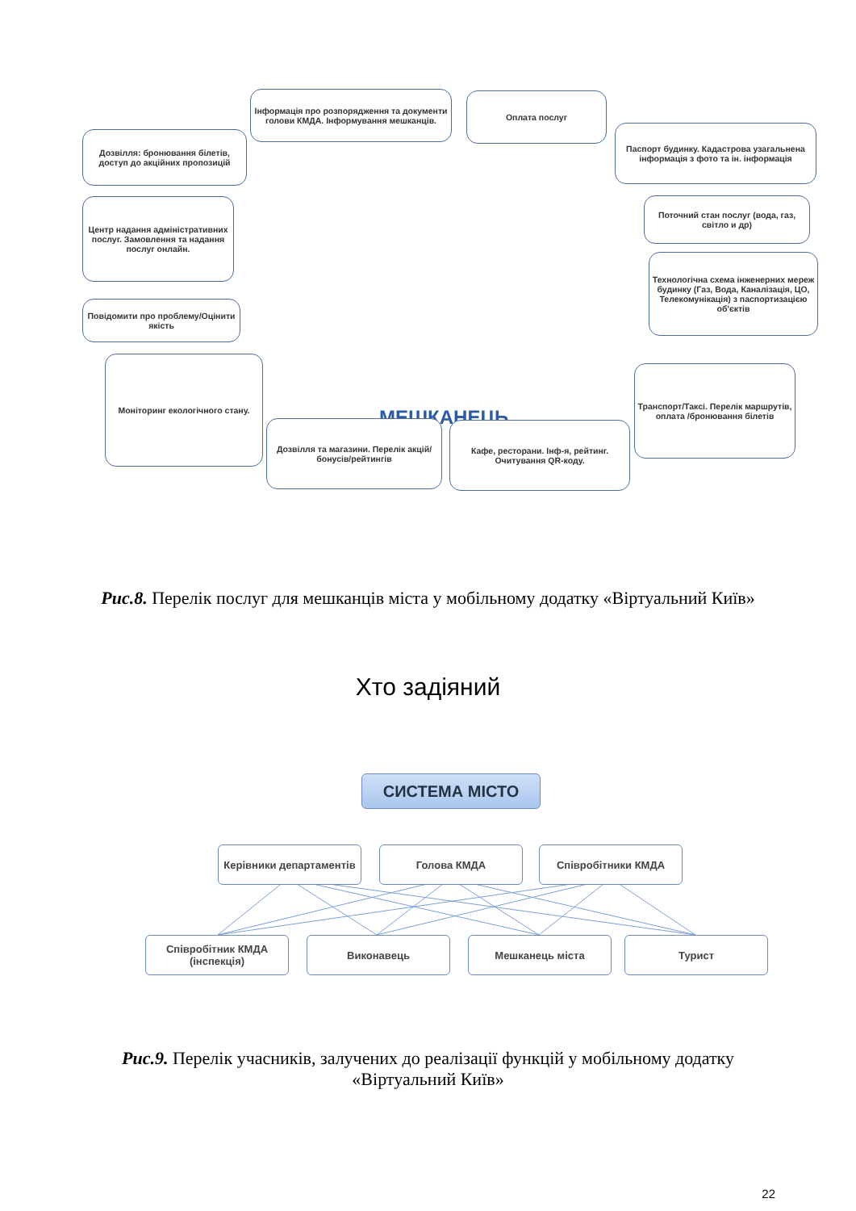Інформація про розпорядження та документи голови КМДА. Інформування мешканців.
Оплата послуг
Дозвілля: бронювання білетів, доступ до акційних пропозицій
Паспорт будинку. Кадастрова узагальнена інформація з фото та ін. інформація
Центр надання адміністративних послуг. Замовлення та надання послуг онлайн.
Поточний стан послуг (вода, газ, світло и др)
Технологічна схема інженерних мереж будинку (Газ, Вода, Каналізація, ЦО, Телекомунікація) з паспортизацією об'єктів
Повідомити про проблему/Оцінити якість
МЕШКАНЕЦЬ
Моніторинг екологічного стану.
Транспорт/Таксі. Перелік маршрутів, оплата /бронювання білетів
Дозвілля та магазини. Перелік акцій/бонусів/рейтингів
Кафе, ресторани. Інф-я, рейтинг. Очитування QR-коду.
Рис.8. Перелік послуг для мешканців міста у мобільному додатку «Віртуальний Київ»
Хто задіяний
СИСТЕМА МІСТО
Керівники департаментів
Голова КМДА Співробітники КМДА
Співробітник КМДА (інспекція)
Виконавець Мешканець міста Турист
Рис.9. Перелік учасників, залучених до реалізації функцій у мобільному додатку «Віртуальний Київ»
22